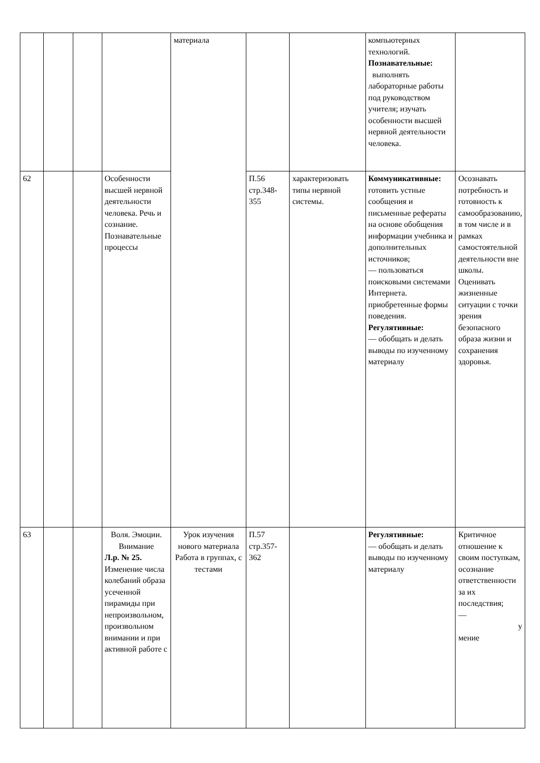| | | | | материала | | | компьютерных технологий. Познавательные: выполнять лабораторные работы под руководством учителя; изучать особенности высшей нервной деятельности человека. | |
| 62 | | | Особенности высшей нервной деятельности человека. Речь и сознание. Познавательные процессы | | П.56 стр.348-355 | характеризовать типы нервной системы. | Коммуникативные: готовить устные сообщения и письменные рефераты на основе обобщения информации учебника и дополнительных источников; — пользоваться поисковыми системами Интернета. приобретенные формы поведения. Регулятивные: — обобщать и делать выводы по изученному материалу | Осознавать потребность и готовность к самообразованию, в том числе и в рамках самостоятельной деятельности вне школы. Оценивать жизненные ситуации с точки зрения безопасного образа жизни и сохранения здоровья. |
| 63 | | | Воля. Эмоции. Внимание Л.р. № 25. Изменение числа колебаний образа усеченной пирамиды при непроизвольном, произвольном внимании и при активной работе с | Урок изучения нового материала Работа в группах, с тестами | П.57 стр.357-362 | | Регулятивные: — обобщать и делать выводы по изученному материалу | Критичное отношение к своим поступкам, осознание ответственности за их последствия; — у мение |